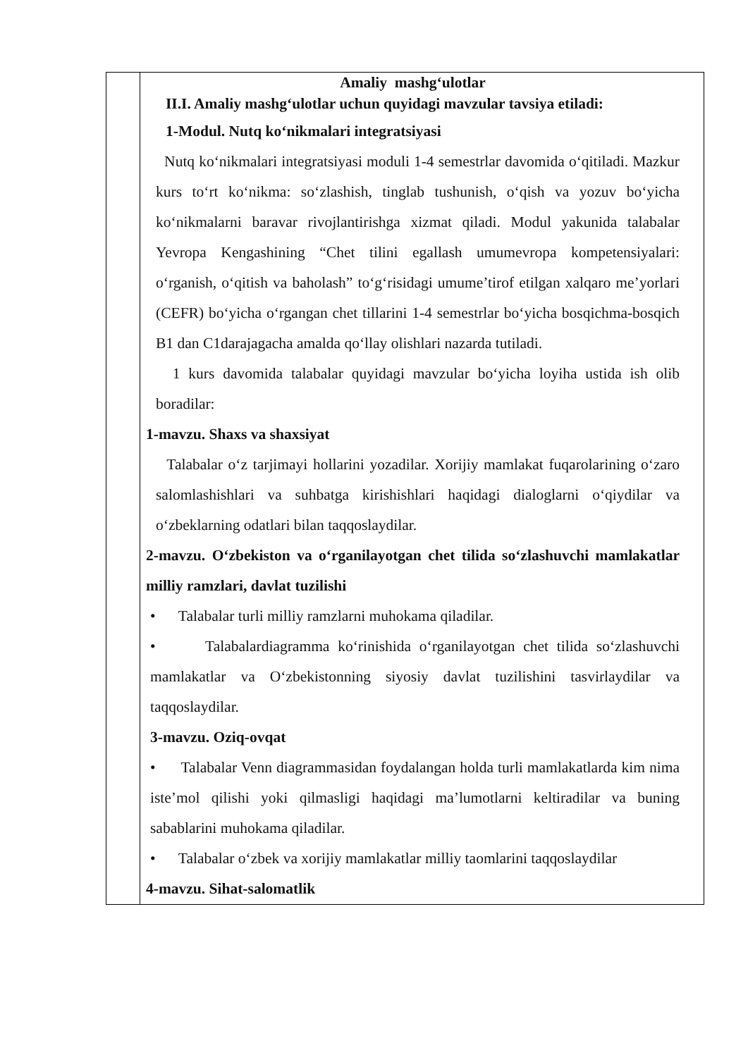| | Amaliy mashg‘ulotlar II.I. Amaliy mashg‘ulotlar uchun quyidagi mavzular tavsiya etiladi: 1-Modul. Nutq ko‘nikmalari integratsiyasi Nutq ko‘nikmalari integratsiyasi moduli 1-4 semestrlar davomida o‘qitiladi. Mazkur kurs to‘rt ko‘nikma: so‘zlashish, tinglab tushunish, o‘qish va yozuv bo‘yicha ko‘nikmalarni baravar rivojlantirishga xizmat qiladi. Modul yakunida talabalar Yevropa Kengashining “Chet tilini egallash umumevropa kompetensiyalari: o‘rganish, o‘qitish va baholash” to‘g‘risidagi umume’tirof etilgan xalqaro me’yorlari (CEFR) bo‘yicha o‘rgangan chet tillarini 1-4 semestrlar bo‘yicha bosqichma-bosqich B1 dan C1darajagacha amalda qo‘llay olishlari nazarda tutiladi. 1 kurs davomida talabalar quyidagi mavzular bo‘yicha loyiha ustida ish olib boradilar: 1-mavzu. Shaxs va shaxsiyat Talabalar o‘z tarjimayi hollarini yozadilar. Xorijiy mamlakat fuqarolarining o‘zaro salomlashishlari va suhbatga kirishishlari haqidagi dialoglarni o‘qiydilar va o‘zbeklarning odatlari bilan taqqoslaydilar. 2-mavzu. O‘zbekiston va o‘rganilayotgan chet tilida so‘zlashuvchi mamlakatlar milliy ramzlari, davlat tuzilishi • Talabalar turli milliy ramzlarni muhokama qiladilar. • Talabalardiagramma ko‘rinishida o‘rganilayotgan chet tilida so‘zlashuvchi mamlakatlar va O‘zbekistonning siyosiy davlat tuzilishini tasvirlaydilar va taqqoslaydilar. 3-mavzu. Oziq-ovqat • Talabalar Venn diagrammasidan foydalangan holda turli mamlakatlarda kim nima iste’mol qilishi yoki qilmasligi haqidagi ma’lumotlarni keltiradilar va buning sabablarini muhokama qiladilar. • Talabalar o‘zbek va xorijiy mamlakatlar milliy taomlarini taqqoslaydilar 4-mavzu. Sihat-salomatlik |